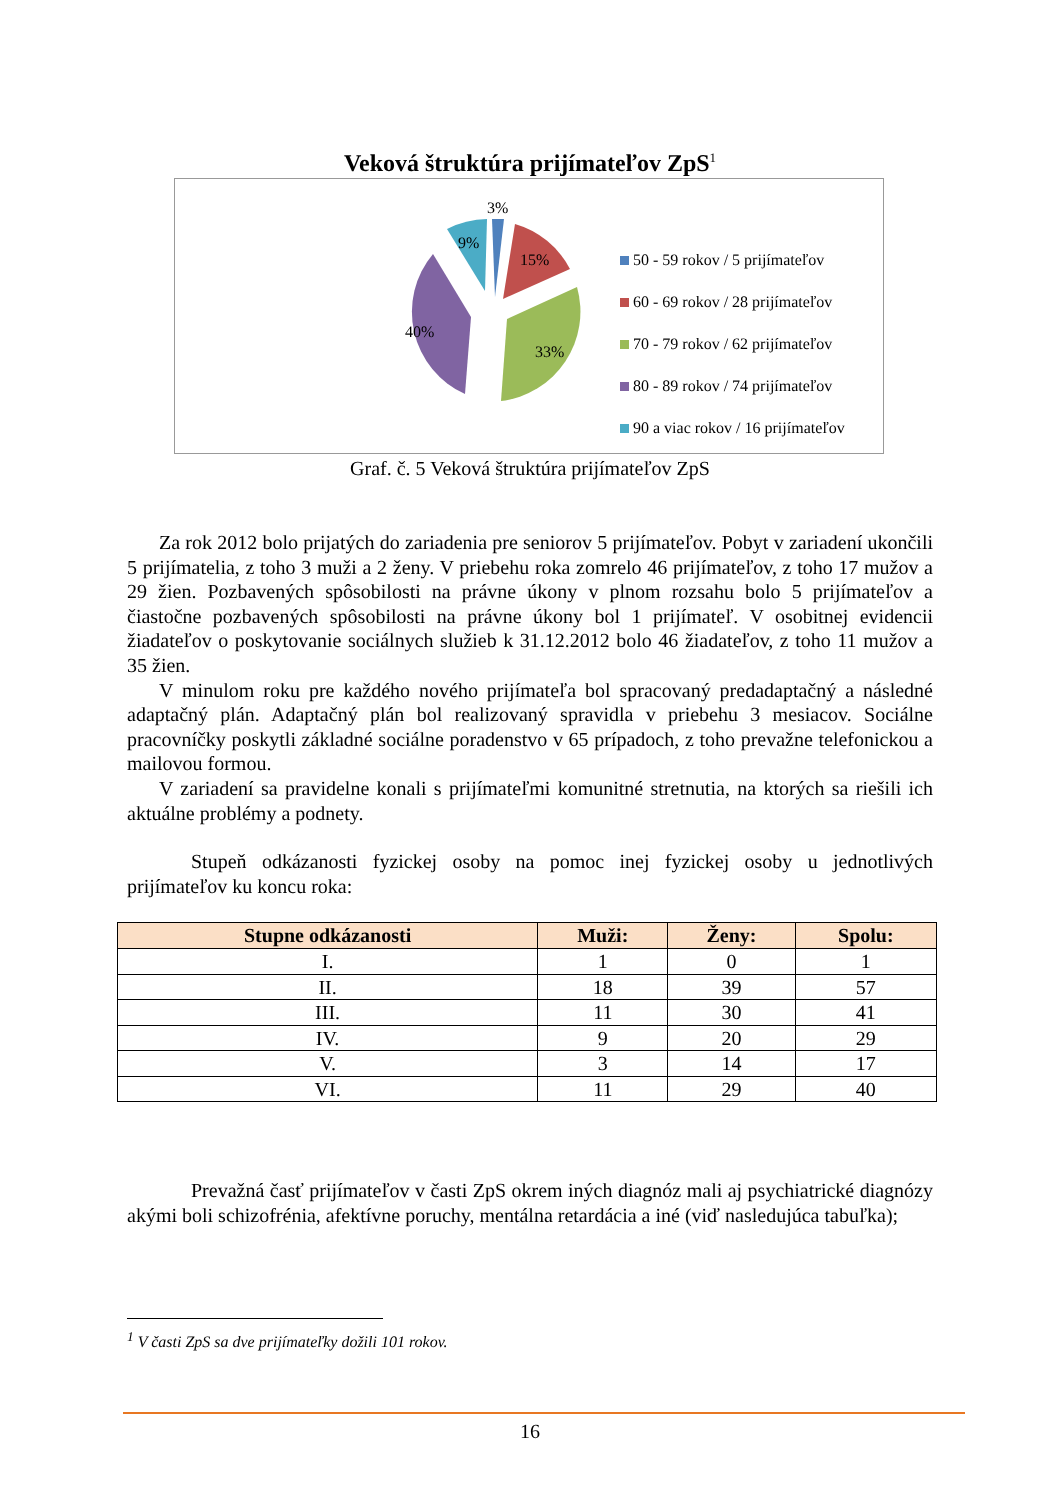Veková štruktúra prijímateľov ZpS<sup>1</sup>
3%
15%
33%
40%
9%
50 - 59 rokov / 5 prijímateľov
60 - 69 rokov / 28 prijímateľov
70 - 79 rokov / 62 prijímateľov
80 - 89 rokov / 74 prijímateľov
90 a viac rokov / 16 prijímateľov
Graf. č. 5 Veková štruktúra prijímateľov ZpS
Za rok 2012 bolo prijatých do zariadenia pre seniorov 5 prijímateľov. Pobyt v zariadení ukončili 5 prijímatelia, z toho 3 muži a 2 ženy. V priebehu roka zomrelo 46 prijímateľov, z toho 17 mužov a 29 žien. Pozbavených spôsobilosti na právne úkony v plnom rozsahu bolo 5 prijímateľov a čiastočne pozbavených spôsobilosti na právne úkony bol 1 prijímateľ. V osobitnej evidencii žiadateľov o poskytovanie sociálnych služieb k 31.12.2012 bolo 46 žiadateľov, z toho 11 mužov a 35 žien.
V minulom roku pre každého nového prijímateľa bol spracovaný predadaptačný a následné adaptačný plán. Adaptačný plán bol realizovaný spravidla v priebehu 3 mesiacov. Sociálne pracovníčky poskytli základné sociálne poradenstvo v 65 prípadoch, z toho prevažne telefonickou a mailovou formou.
V zariadení sa pravidelne konali s prijímateľmi komunitné stretnutia, na ktorých sa riešili ich aktuálne problémy a podnety.
Stupeň odkázanosti fyzickej osoby na pomoc inej fyzickej osoby u jednotlivých prijímateľov ku koncu roka:
| Stupne odkázanosti | Muži: | Ženy: | Spolu: |
| --- | --- | --- | --- |
| I. | 1 | 0 | 1 |
| II. | 18 | 39 | 57 |
| III. | 11 | 30 | 41 |
| IV. | 9 | 20 | 29 |
| V. | 3 | 14 | 17 |
| VI. | 11 | 29 | 40 |
Prevažná časť prijímateľov v časti ZpS okrem iných diagnóz mali aj psychiatrické diagnózy akými boli schizofrénia, afektívne poruchy, mentálna retardácia a iné (viď nasledujúca tabuľka);
<sup>1</sup> V časti ZpS sa dve prijímateľky dožili 101 rokov.
16